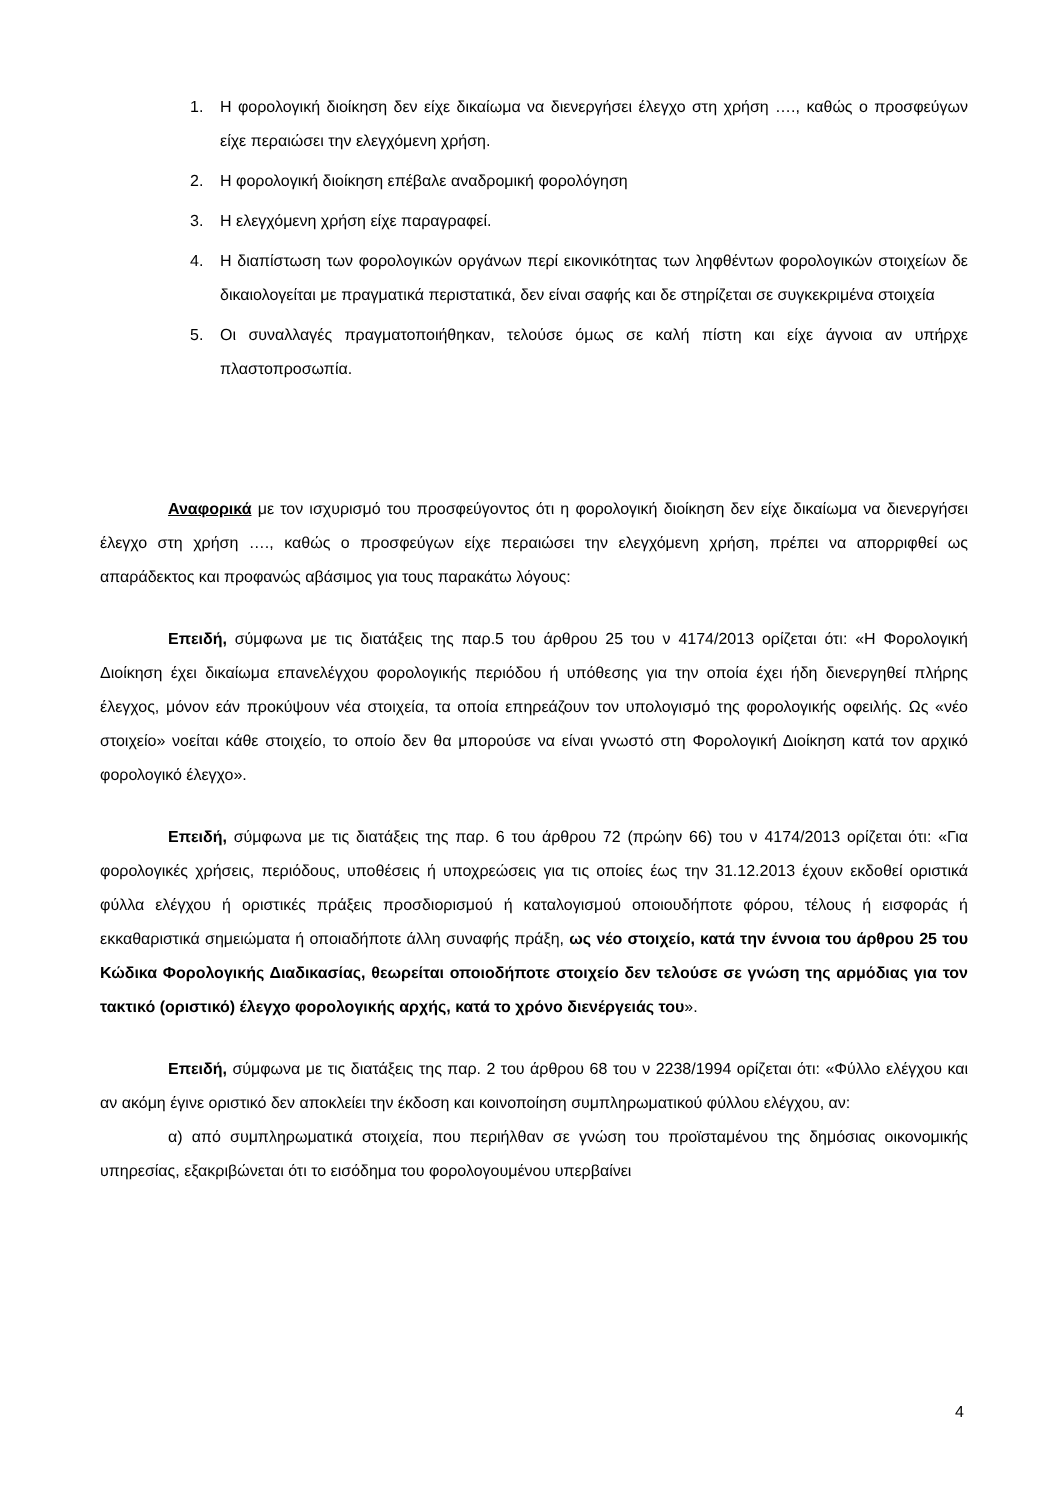1. Η φορολογική διοίκηση δεν είχε δικαίωμα να διενεργήσει έλεγχο στη χρήση …., καθώς ο προσφεύγων είχε περαιώσει την ελεγχόμενη χρήση.
2. Η φορολογική διοίκηση επέβαλε αναδρομική φορολόγηση
3. Η ελεγχόμενη χρήση είχε παραγραφεί.
4. Η διαπίστωση των φορολογικών οργάνων περί εικονικότητας των ληφθέντων φορολογικών στοιχείων δε δικαιολογείται με πραγματικά περιστατικά, δεν είναι σαφής και δε στηρίζεται σε συγκεκριμένα στοιχεία
5. Οι συναλλαγές πραγματοποιήθηκαν, τελούσε όμως σε καλή πίστη και είχε άγνοια αν υπήρχε πλαστοπροσωπία.
Αναφορικά με τον ισχυρισμό του προσφεύγοντος ότι η φορολογική διοίκηση δεν είχε δικαίωμα να διενεργήσει έλεγχο στη χρήση …., καθώς ο προσφεύγων είχε περαιώσει την ελεγχόμενη χρήση, πρέπει να απορριφθεί ως απαράδεκτος και προφανώς αβάσιμος για τους παρακάτω λόγους:
Επειδή, σύμφωνα με τις διατάξεις της παρ.5 του άρθρου 25 του ν 4174/2013 ορίζεται ότι: «Η Φορολογική Διοίκηση έχει δικαίωμα επανελέγχου φορολογικής περιόδου ή υπόθεσης για την οποία έχει ήδη διενεργηθεί πλήρης έλεγχος, μόνον εάν προκύψουν νέα στοιχεία, τα οποία επηρεάζουν τον υπολογισμό της φορολογικής οφειλής. Ως «νέο στοιχείο» νοείται κάθε στοιχείο, το οποίο δεν θα μπορούσε να είναι γνωστό στη Φορολογική Διοίκηση κατά τον αρχικό φορολογικό έλεγχο».
Επειδή, σύμφωνα με τις διατάξεις της παρ. 6 του άρθρου 72 (πρώην 66) του ν 4174/2013 ορίζεται ότι: «Για φορολογικές χρήσεις, περιόδους, υποθέσεις ή υποχρεώσεις για τις οποίες έως την 31.12.2013 έχουν εκδοθεί οριστικά φύλλα ελέγχου ή οριστικές πράξεις προσδιορισμού ή καταλογισμού οποιουδήποτε φόρου, τέλους ή εισφοράς ή εκκαθαριστικά σημειώματα ή οποιαδήποτε άλλη συναφής πράξη, ως νέο στοιχείο, κατά την έννοια του άρθρου 25 του Κώδικα Φορολογικής Διαδικασίας, θεωρείται οποιοδήποτε στοιχείο δεν τελούσε σε γνώση της αρμόδιας για τον τακτικό (οριστικό) έλεγχο φορολογικής αρχής, κατά το χρόνο διενέργειάς του».
Επειδή, σύμφωνα με τις διατάξεις της παρ. 2 του άρθρου 68 του ν 2238/1994 ορίζεται ότι: «Φύλλο ελέγχου και αν ακόμη έγινε οριστικό δεν αποκλείει την έκδοση και κοινοποίηση συμπληρωματικού φύλλου ελέγχου, αν:
α) από συμπληρωματικά στοιχεία, που περιήλθαν σε γνώση του προϊσταμένου της δημόσιας οικονομικής υπηρεσίας, εξακριβώνεται ότι το εισόδημα του φορολογουμένου υπερβαίνει
4